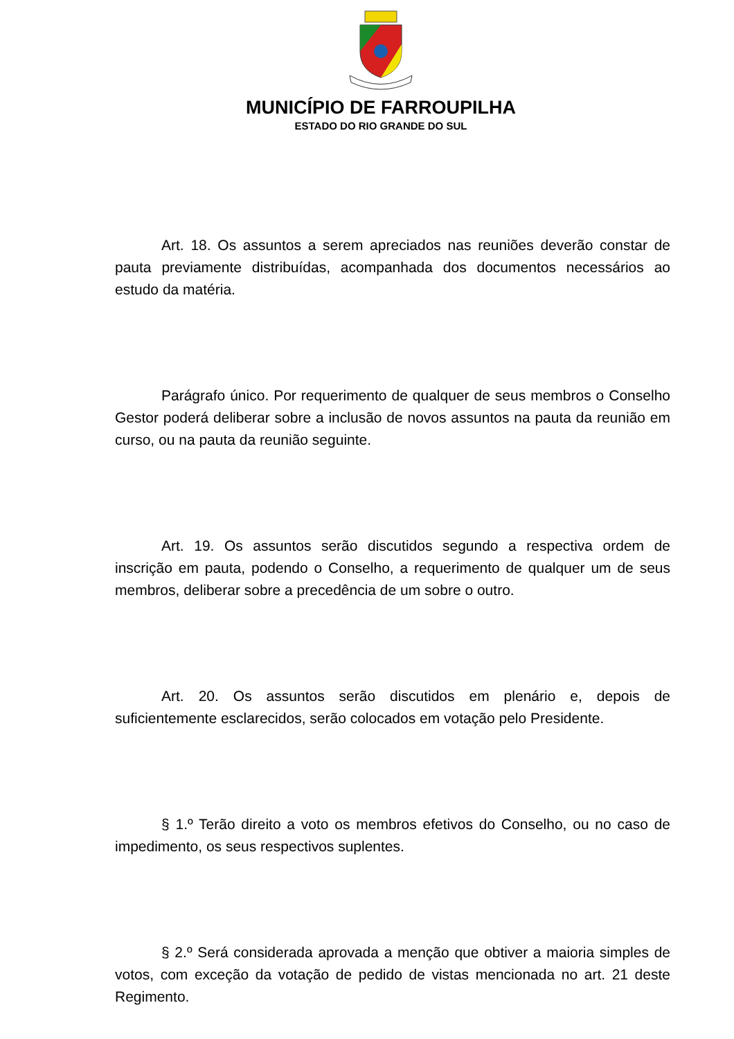MUNICÍPIO DE FARROUPILHA
ESTADO DO RIO GRANDE DO SUL
Art. 18. Os assuntos a serem apreciados nas reuniões deverão constar de pauta previamente distribuídas, acompanhada dos documentos necessários ao estudo da matéria.
Parágrafo único. Por requerimento de qualquer de seus membros o Conselho Gestor poderá deliberar sobre a inclusão de novos assuntos na pauta da reunião em curso, ou na pauta da reunião seguinte.
Art. 19. Os assuntos serão discutidos segundo a respectiva ordem de inscrição em pauta, podendo o Conselho, a requerimento de qualquer um de seus membros, deliberar sobre a precedência de um sobre o outro.
Art. 20. Os assuntos serão discutidos em plenário e, depois de suficientemente esclarecidos, serão colocados em votação pelo Presidente.
§ 1.º Terão direito a voto os membros efetivos do Conselho, ou no caso de impedimento, os seus respectivos suplentes.
§ 2.º Será considerada aprovada a menção que obtiver a maioria simples de votos, com exceção da votação de pedido de vistas mencionada no art. 21 deste Regimento.